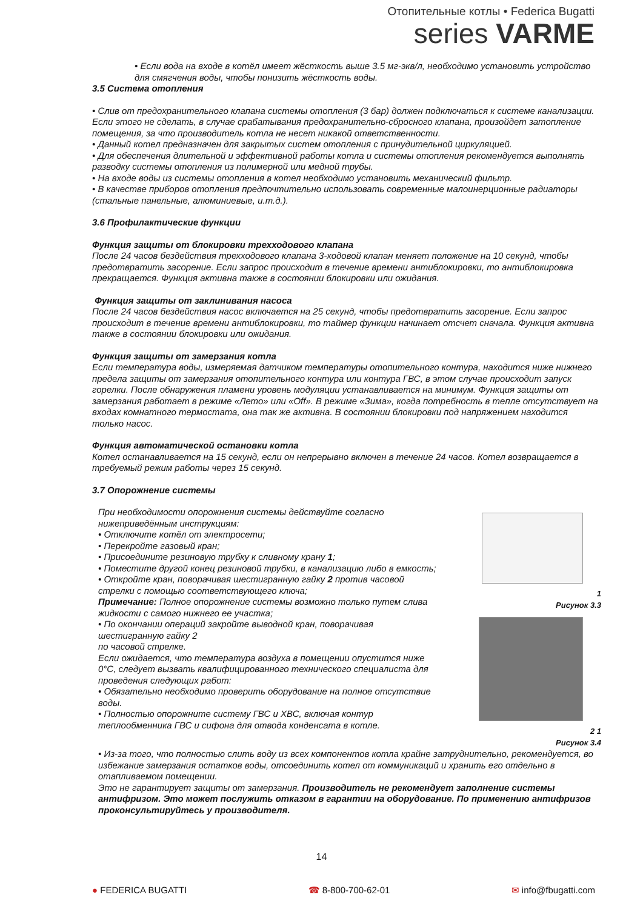Отопительные котлы • Federica Bugatti
series VARME
• Если вода на входе в котёл имеет жёсткость выше 3.5 мг-экв/л, необходимо установить устройство для смягчения воды, чтобы понизить жёсткость воды.
3.5 Система отопления
• Слив от предохранительного клапана системы отопления (3 бар) должен подключаться к системе канализации. Если этого не сделать, в случае срабатывания предохранительно-сбросного клапана, произойдет затопление помещения, за что производитель котла не несет никакой ответственности.
• Данный котел предназначен для закрытых систем отопления с принудительной циркуляцией.
• Для обеспечения длительной и эффективной работы котла и системы отопления рекомендуется выполнять разводку системы отопления из полимерной или медной трубы.
• На входе воды из системы отопления в котел необходимо установить механический фильтр.
• В качестве приборов отопления предпочтительно использовать современные малоинерционные радиаторы (стальные панельные, алюминиевые, и.т.д.).
3.6 Профилактические функции
Функция защиты от блокировки трехходового клапана
После 24 часов бездействия трехходового клапана 3-ходовой клапан меняет положение на 10 секунд, чтобы предотвратить засорение. Если запрос происходит в течение времени антиблокировки, то антиблокировка прекращается. Функция активна также в состоянии блокировки или ожидания.
Функция защиты от заклинивания насоса
После 24 часов бездействия насос включается на 25 секунд, чтобы предотвратить засорение. Если запрос происходит в течение времени антиблокировки, то таймер функции начинает отсчет сначала. Функция активна также в состоянии блокировки или ожидания.
Функция защиты от замерзания котла
Если температура воды, измеряемая датчиком температуры отопительного контура, находится ниже нижнего предела защиты от замерзания отопительного контура или контура ГВС, в этом случае происходит запуск горелки. После обнаружения пламени уровень модуляции устанавливается на минимум. Функция защиты от замерзания работает в режиме «Лето» или «Off». В режиме «Зима», когда потребность в тепле отсутствует на входах комнатного термостата, она так же активна. В состоянии блокировки под напряжением находится только насос.
Функция автоматической остановки котла
Котел останавливается на 15 секунд, если он непрерывно включен в течение 24 часов. Котел возвращается в требуемый режим работы через 15 секунд.
3.7 Опорожнение системы
При необходимости опорожнения системы действуйте согласно нижеприведённым инструкциям:
• Отключите котёл от электросети;
• Перекройте газовый кран;
• Присоедините резиновую трубку к сливному крану 1;
• Поместите другой конец резиновой трубки, в канализацию либо в емкость;
• Откройте кран, поворачивая шестигранную гайку 2 против часовой стрелки с помощью соответствующего ключа;
Примечание: Полное опорожнение системы возможно только путем слива жидкости с самого нижнего ее участка;
• По окончании операций закройте выводной кран, поворачивая шестигранную гайку 2
по часовой стрелке.
Если ожидается, что температура воздуха в помещении опустится ниже 0°C, следует вызвать квалифицированного технического специалиста для проведения следующих работ:
• Обязательно необходимо проверить оборудование на полное отсутствие воды.
• Полностью опорожните систему ГВС и ХВС, включая контур теплообменника ГВС и сифона для отвода конденсата в котле.
1
Рисунок 3.3
2 1
Рисунок 3.4
• Из-за того, что полностью слить воду из всех компонентов котла крайне затруднительно, рекомендуется, во избежание замерзания остатков воды, отсоединить котел от коммуникаций и хранить его отдельно в отапливаемом помещении.
Это не гарантирует защиты от замерзания. Производитель не рекомендует заполнение системы антифризом. Это может послужить отказом в гарантии на оборудование. По применению антифризов проконсультируйтесь у производителя.
14
● FEDERICA BUGATTI ☎ 8-800-700-62-01 ✉ info@fbugatti.com